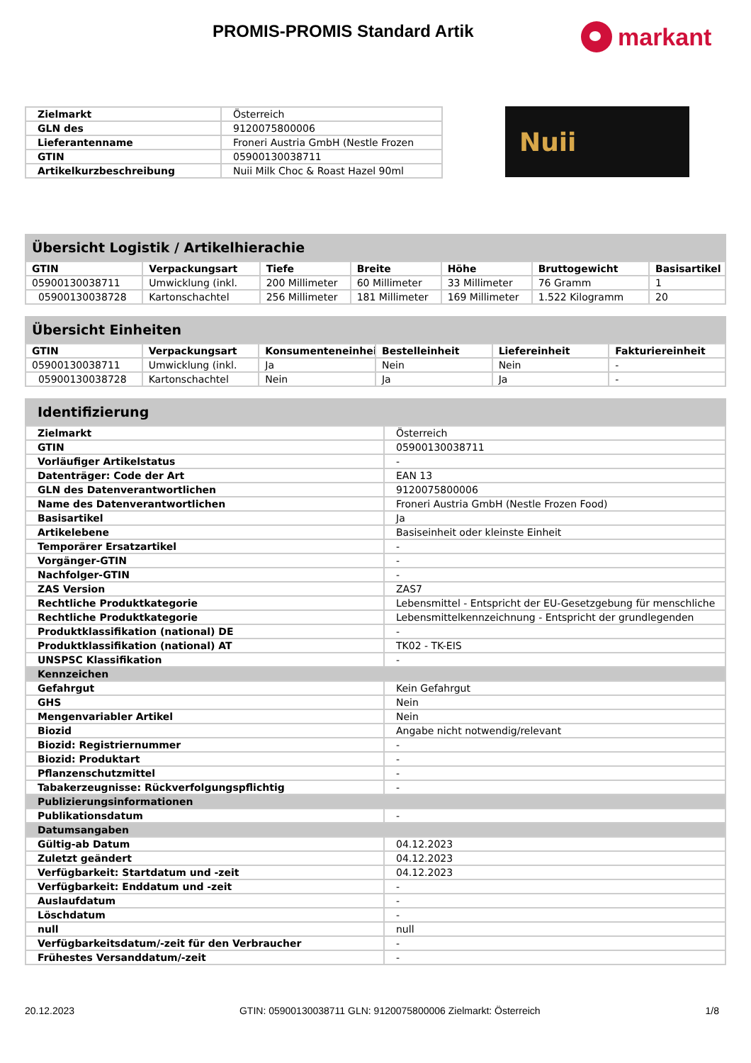PROMIS-PROMIS Standard Artik
markant
| Zielmarkt | Österreich |
| GLN des | 9120075800006 |
| Lieferantenname | Froneri Austria GmbH (Nestle Frozen |
| GTIN | 05900130038711 |
| Artikelkurzbeschreibung | Nuii Milk Choc & Roast Hazel 90ml |
Nuii
Übersicht Logistik / Artikelhierachie
| GTIN | Verpackungsart | Tiefe | Breite | Höhe | Bruttogewicht | Basisartikel |
| --- | --- | --- | --- | --- | --- | --- |
| 05900130038711 | Umwicklung (inkl. | 200 Millimeter | 60 Millimeter | 33 Millimeter | 76 Gramm | 1 |
| 05900130038728 | Kartonschachtel | 256 Millimeter | 181 Millimeter | 169 Millimeter | 1.522 Kilogramm | 20 |
Übersicht Einheiten
| GTIN | Verpackungsart | Konsumenteneinheit | Bestelleinheit | Liefereinheit | Fakturiereinheit |
| --- | --- | --- | --- | --- | --- |
| 05900130038711 | Umwicklung (inkl. | Ja | Nein | Nein | - |
| 05900130038728 | Kartonschachtel | Nein | Ja | Ja | - |
Identifizierung
| Zielmarkt | Österreich |
| GTIN | 05900130038711 |
| Vorläufiger Artikelstatus | - |
| Datenträger: Code der Art | EAN 13 |
| GLN des Datenverantwortlichen | 9120075800006 |
| Name des Datenverantwortlichen | Froneri Austria GmbH (Nestle Frozen Food) |
| Basisartikel | Ja |
| Artikelebene | Basiseinheit oder kleinste Einheit |
| Temporärer Ersatzartikel | - |
| Vorgänger-GTIN | - |
| Nachfolger-GTIN | - |
| ZAS Version | ZAS7 |
| Rechtliche Produktkategorie | Lebensmittel - Entspricht der EU-Gesetzgebung für menschliche |
| Rechtliche Produktkategorie | Lebensmittelkennzeichnung - Entspricht der grundlegenden |
| Produktklassifikation (national) DE | - |
| Produktklassifikation (national) AT | TK02 - TK-EIS |
| UNSPSC Klassifikation | - |
| Kennzeichen | |
| Gefahrgut | Kein Gefahrgut |
| GHS | Nein |
| Mengenvariabler Artikel | Nein |
| Biozid | Angabe nicht notwendig/relevant |
| Biozid: Registriernummer | - |
| Biozid: Produktart | - |
| Pflanzenschutzmittel | - |
| Tabakerzeugnisse: Rückverfolgungspflichtig | - |
| Publizierungsinformationen | |
| Publikationsdatum | - |
| Datumsangaben | |
| Gültig-ab Datum | 04.12.2023 |
| Zuletzt geändert | 04.12.2023 |
| Verfügbarkeit: Startdatum und -zeit | 04.12.2023 |
| Verfügbarkeit: Enddatum und -zeit | - |
| Auslaufdatum | - |
| Löschdatum | - |
| null | null |
| Verfügbarkeitsdatum/-zeit für den Verbraucher | - |
| Frühestes Versanddatum/-zeit | - |
20.12.2023 GTIN: 05900130038711 GLN: 9120075800006 Zielmarkt: Österreich 1/8